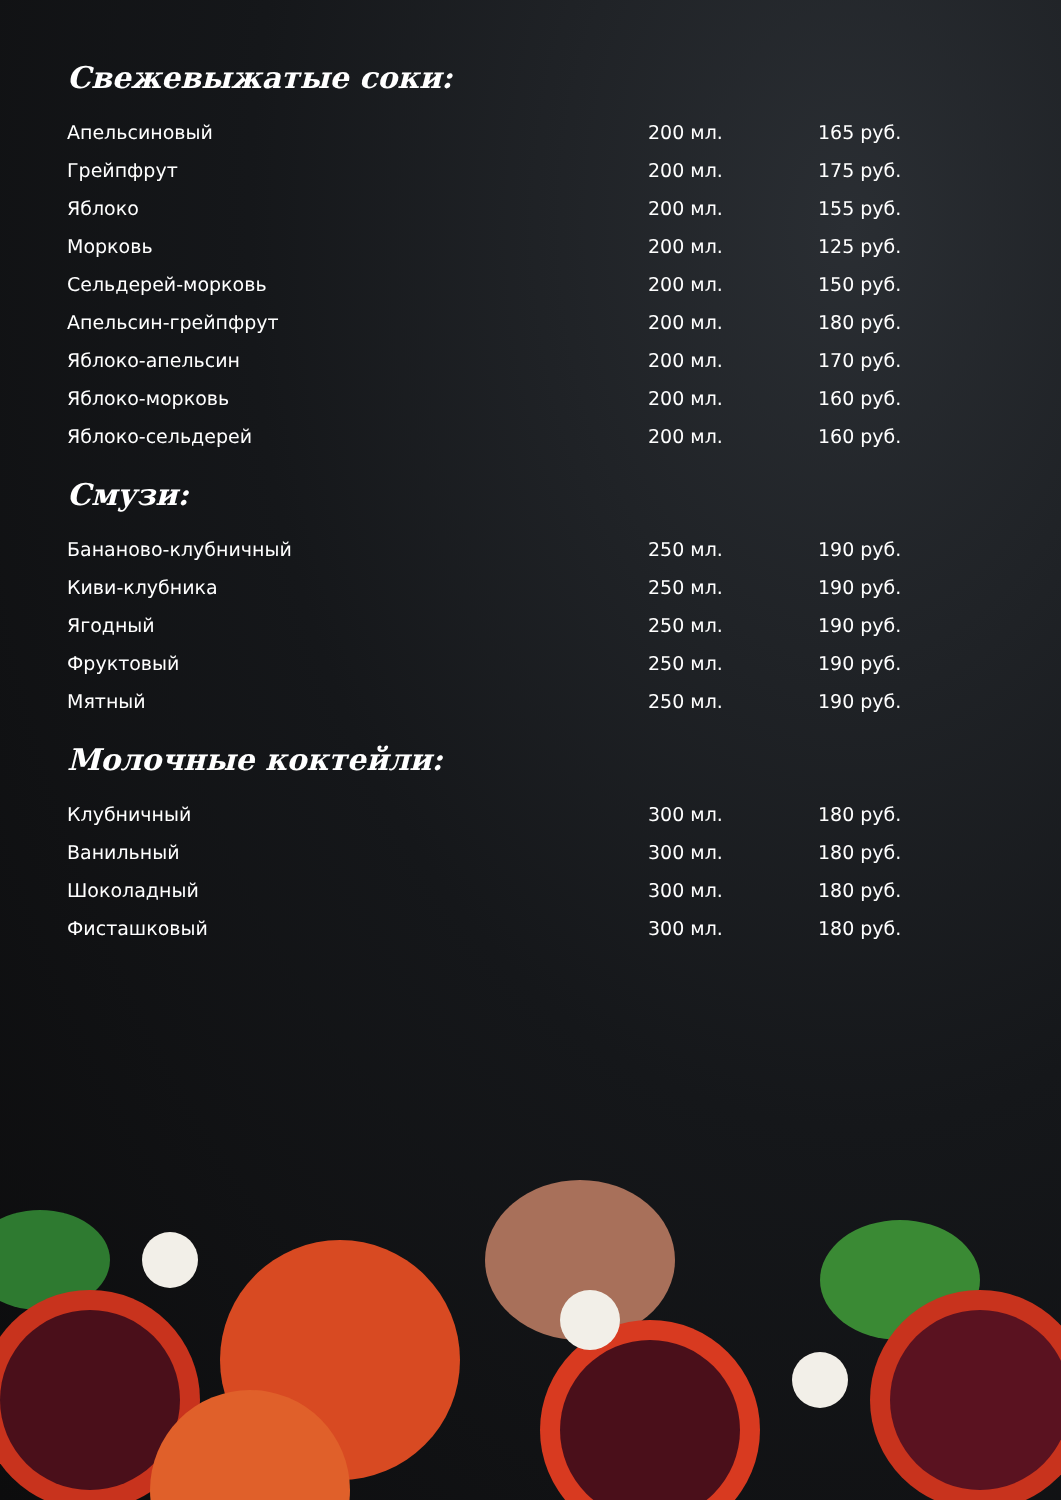Свежевыжатые соки:
| Апельсиновый | 200 мл. | 165 руб. |
| Грейпфрут | 200 мл. | 175 руб. |
| Яблоко | 200 мл. | 155 руб. |
| Морковь | 200 мл. | 125 руб. |
| Сельдерей-морковь | 200 мл. | 150 руб. |
| Апельсин-грейпфрут | 200 мл. | 180 руб. |
| Яблоко-апельсин | 200 мл. | 170 руб. |
| Яблоко-морковь | 200 мл. | 160 руб. |
| Яблоко-сельдерей | 200 мл. | 160 руб. |
Смузи:
| Бананово-клубничный | 250 мл. | 190 руб. |
| Киви-клубника | 250 мл. | 190 руб. |
| Ягодный | 250 мл. | 190 руб. |
| Фруктовый | 250 мл. | 190 руб. |
| Мятный | 250 мл. | 190 руб. |
Молочные коктейли:
| Клубничный | 300 мл. | 180 руб. |
| Ванильный | 300 мл. | 180 руб. |
| Шоколадный | 300 мл. | 180 руб. |
| Фисташковый | 300 мл. | 180 руб. |